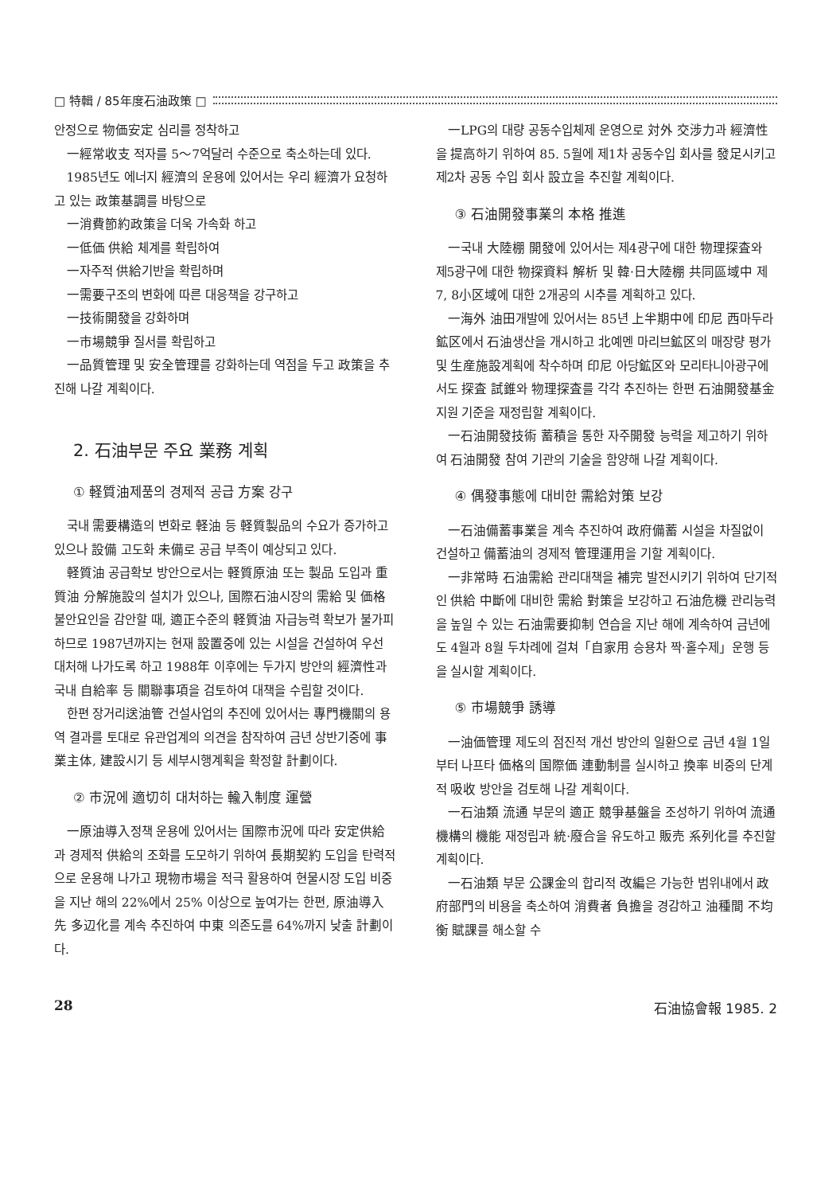□ 特輯 / 85年度石油政策 □
안정으로 物価安定 심리를 정착하고
一經常收支 적자를 5～7억달러 수준으로 축소하는데 있다.
1985년도 에너지 經濟의 운용에 있어서는 우리 經濟가 요청하고 있는 政策基調를 바탕으로
一消費節約政策을 더욱 가속화 하고
一低価 供給 체계를 확립하여
一자주적 供給기반을 확립하며
一需要구조의 변화에 따른 대응책을 강구하고
一技術開發을 강화하며
一市場競爭 질서를 확립하고
一品質管理 및 安全管理를 강화하는데 역점을 두고 政策을 추진해 나갈 계획이다.
2. 石油부문 주요 業務 계획
① 軽質油제품의 경제적 공급 方案 강구
국내 需要構造의 변화로 軽油 등 軽質製品의 수요가 증가하고 있으나 設備 고도화 未備로 공급 부족이 예상되고 있다.
軽質油 공급확보 방안으로서는 軽質原油 또는 製品 도입과 重質油 分解施設의 설치가 있으나, 国際石油시장의 需給 및 価格 불안요인을 감안할 때, 適正수준의 軽質油 자급능력 확보가 불가피하므로 1987년까지는 현재 設置중에 있는 시설을 건설하여 우선 대처해 나가도록 하고 1988年 이후에는 두가지 방안의 經濟性과 국내 自給率 등 關聯事項을 검토하여 대책을 수립할 것이다.
한편 장거리送油管 건설사업의 추진에 있어서는 專門機關의 용역 결과를 토대로 유관업계의 의견을 참작하여 금년 상반기중에 事業主体, 建設시기 등 세부시행계획을 확정할 計劃이다.
② 市況에 適切히 대처하는 輸入制度 運營
一原油導入정책 운용에 있어서는 国際市況에 따라 安定供給과 경제적 供給의 조화를 도모하기 위하여 長期契約 도입을 탄력적으로 운용해 나가고 現物市場을 적극 활용하여 현물시장 도입 비중을 지난 해의 22%에서 25% 이상으로 높여가는 한편, 原油導入先 多辺化를 계속 추진하여 中東 의존도를 64%까지 낮출 計劃이다.
一LPG의 대량 공동수입체제 운영으로 対外 交涉力과 經濟性을 提高하기 위하여 85. 5월에 제1차 공동수입 회사를 發足시키고 제2차 공동 수입 회사 設立을 추진할 계획이다.
③ 石油開發事業의 本格 推進
一국내 大陸棚 開發에 있어서는 제4광구에 대한 物理探査와 제5광구에 대한 物探資料 解析 및 韓·日大陸棚 共同區域中 제7, 8小区域에 대한 2개공의 시추를 계획하고 있다.
一海外 油田개발에 있어서는 85년 上半期中에 印尼 西마두라 鉱区에서 石油생산을 개시하고 北예멘 마리브鉱区의 매장량 평가 및 生産施設계획에 착수하며 印尼 아당鉱区와 모리타니아광구에서도 探査 試錐와 物理探査를 각각 추진하는 한편 石油開發基金지원 기준을 재정립할 계획이다.
一石油開發技術 蓄積을 통한 자주開發 능력을 제고하기 위하여 石油開發 참여 기관의 기술을 함양해 나갈 계획이다.
④ 偶發事態에 대비한 需給対策 보강
一石油備蓄事業을 계속 추진하여 政府備蓄 시설을 차질없이 건설하고 備蓄油의 경제적 管理運用을 기할 계획이다.
一非常時 石油需給 관리대책을 補完 발전시키기 위하여 단기적인 供給 中斷에 대비한 需給 對策을 보강하고 石油危機 관리능력을 높일 수 있는 石油需要抑制 연습을 지난 해에 계속하여 금년에도 4월과 8월 두차례에 걸쳐「自家用 승용차 짝·홀수제」운행 등을 실시할 계획이다.
⑤ 市場競爭 誘導
一油価管理 제도의 점진적 개선 방안의 일환으로 금년 4월 1일부터 나프타 価格의 国際価 連動制를 실시하고 換率 비중의 단계적 吸收 방안을 검토해 나갈 계획이다.
一石油類 流通 부문의 適正 競爭基盤을 조성하기 위하여 流通機構의 機能 재정립과 統·廢合을 유도하고 販売 系列化를 추진할 계획이다.
一石油類 부문 公課金의 합리적 改編은 가능한 범위내에서 政府部門의 비용을 축소하여 消費者 負擔을 경감하고 油種間 不均衡 賦課를 해소할 수
28 石油協會報 1985. 2